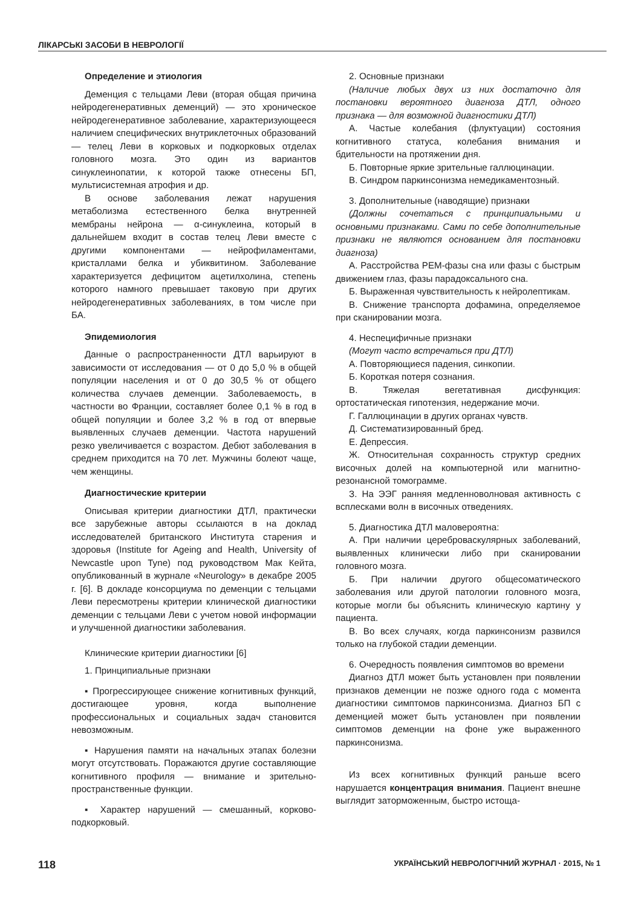ЛІКАРСЬКІ ЗАСОБИ В НЕВРОЛОГІЇ
Определение и этиология
Деменция с тельцами Леви (вторая общая причина нейродегенеративных деменций) — это хроническое нейродегенеративное заболевание, характеризующееся наличием специфических внутриклеточных образований — телец Леви в корковых и подкорковых отделах головного мозга. Это один из вариантов синуклеинопатии, к которой также отнесены БП, мультисистемная атрофия и др.
В основе заболевания лежат нарушения метаболизма естественного белка внутренней мембраны нейрона — α-синуклеина, который в дальнейшем входит в состав телец Леви вместе с другими компонентами — нейрофиламентами, кристаллами белка и убиквитином. Заболевание характеризуется дефицитом ацетилхолина, степень которого намного превышает таковую при других нейродегенеративных заболеваниях, в том числе при БА.
Эпидемиология
Данные о распространенности ДТЛ варьируют в зависимости от исследования — от 0 до 5,0 % в общей популяции населения и от 0 до 30,5 % от общего количества случаев деменции. Заболеваемость, в частности во Франции, составляет более 0,1 % в год в общей популяции и более 3,2 % в год от впервые выявленных случаев деменции. Частота нарушений резко увеличивается с возрастом. Дебют заболевания в среднем приходится на 70 лет. Мужчины болеют чаще, чем женщины.
Диагностические критерии
Описывая критерии диагностики ДТЛ, практически все зарубежные авторы ссылаются в на доклад исследователей британского Института старения и здоровья (Institute for Ageing and Health, University of Newcastle upon Tyne) под руководством Мак Кейта, опубликованный в журнале «Neurology» в декабре 2005 г. [6]. В докладе консорциума по деменции с тельцами Леви пересмотрены критерии клинической диагностики деменции с тельцами Леви с учетом новой информации и улучшенной диагностики заболевания.
Клинические критерии диагностики [6]
1. Принципиальные признаки
▪ Прогрессирующее снижение когнитивных функций, достигающее уровня, когда выполнение профессиональных и социальных задач становится невозможным.
▪ Нарушения памяти на начальных этапах болезни могут отсутствовать. Поражаются другие составляющие когнитивного профиля — внимание и зрительно-пространственные функции.
▪ Характер нарушений — смешанный, корково-подкорковый.
2. Основные признаки
(Наличие любых двух из них достаточно для постановки вероятного диагноза ДТЛ, одного признака — для возможной диагностики ДТЛ)
А. Частые колебания (флуктуации) состояния когнитивного статуса, колебания внимания и бдительности на протяжении дня.
Б. Повторные яркие зрительные галлюцинации.
В. Синдром паркинсонизма немедикаментозный.
3. Дополнительные (наводящие) признаки
(Должны сочетаться с принципиальными и основными признаками. Сами по себе дополнительные признаки не являются основанием для постановки диагноза)
А. Расстройства РЕМ-фазы сна или фазы с быстрым движением глаз, фазы парадоксального сна.
Б. Выраженная чувствительность к нейролептикам.
В. Снижение транспорта дофамина, определяемое при сканировании мозга.
4. Неспецифичные признаки
(Могут часто встречаться при ДТЛ)
А. Повторяющиеся падения, синкопии.
Б. Короткая потеря сознания.
В. Тяжелая вегетативная дисфункция: ортостатическая гипотензия, недержание мочи.
Г. Галлюцинации в других органах чувств.
Д. Систематизированный бред.
Е. Депрессия.
Ж. Относительная сохранность структур средних височных долей на компьютерной или магнитно-резонансной томограмме.
З. На ЭЭГ ранняя медленноволновая активность с всплесками волн в височных отведениях.
5. Диагностика ДТЛ маловероятна:
А. При наличии цереброваскулярных заболеваний, выявленных клинически либо при сканировании головного мозга.
Б. При наличии другого общесоматического заболевания или другой патологии головного мозга, которые могли бы объяснить клиническую картину у пациента.
В. Во всех случаях, когда паркинсонизм развился только на глубокой стадии деменции.
6. Очередность появления симптомов во времени
Диагноз ДТЛ может быть установлен при появлении признаков деменции не позже одного года с момента диагностики симптомов паркинсонизма. Диагноз БП с деменцией может быть установлен при появлении симптомов деменции на фоне уже выраженного паркинсонизма.
Из всех когнитивных функций раньше всего нарушается концентрация внимания. Пациент внешне выглядит заторможенным, быстро истоща-
118 УКРАЇНСЬКИЙ НЕВРОЛОГІЧНИЙ ЖУРНАЛ · 2015, № 1